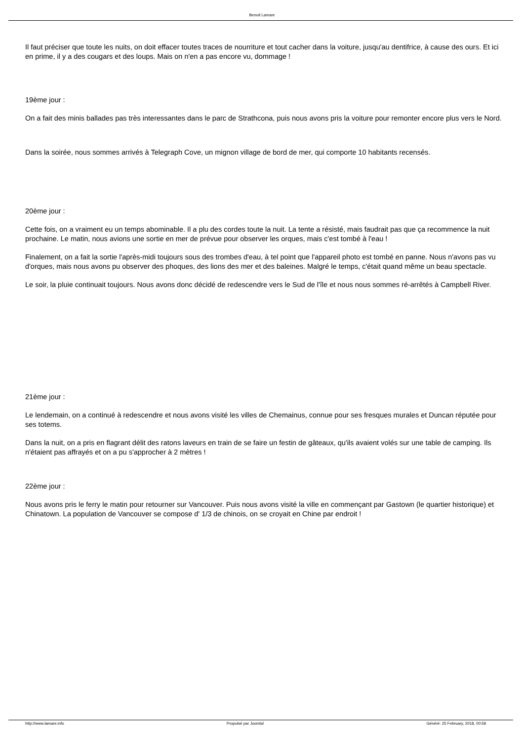Benoit Lamare
Il faut préciser que toute les nuits, on doit effacer toutes traces de nourriture et tout cacher dans la voiture, jusqu'au dentifrice, à cause des ours. Et ici en prime, il y a des cougars et des loups. Mais on n'en a pas encore vu, dommage !
19ème jour :
On a fait des minis ballades pas très interessantes dans le parc de Strathcona, puis nous avons pris la voiture pour remonter encore plus vers le Nord.
Dans la soirée, nous sommes arrivés à Telegraph Cove, un mignon village de bord de mer, qui comporte 10 habitants recensés.
20ème jour :
Cette fois, on a vraiment eu un temps abominable. Il a plu des cordes toute la nuit. La tente a résisté, mais faudrait pas que ça recommence la nuit prochaine. Le matin, nous avions une sortie en mer de prévue pour observer les orques, mais c'est tombé à l'eau !
Finalement, on a fait la sortie l'après-midi toujours sous des trombes d'eau, à tel point que l'appareil photo est tombé en panne. Nous n'avons pas vu d'orques, mais nous avons pu observer des phoques, des lions des mer et des baleines. Malgré le temps, c'était quand même un beau spectacle.
Le soir, la pluie continuait toujours. Nous avons donc décidé de redescendre vers le Sud de l'île et nous nous sommes ré-arrêtés à Campbell River.
21ème jour :
Le lendemain, on a continué à redescendre et nous avons visité les villes de Chemainus, connue pour ses fresques murales et Duncan réputée pour ses totems.
Dans la nuit, on a pris en flagrant délit des ratons laveurs en train de se faire un festin de gâteaux, qu'ils avaient volés sur une table de camping. Ils n'étaient pas affrayés et on a pu s'approcher à 2 mètres !
22ème jour :
Nous avons pris le ferry le matin pour retourner sur Vancouver. Puis nous avons visité la ville en commençant par Gastown (le quartier historique) et Chinatown. La population de Vancouver se compose d' 1/3 de chinois, on se croyait en Chine par endroit !
http://www.lamare.info Propulsé par Joomla! Généré: 25 February, 2018, 00:58